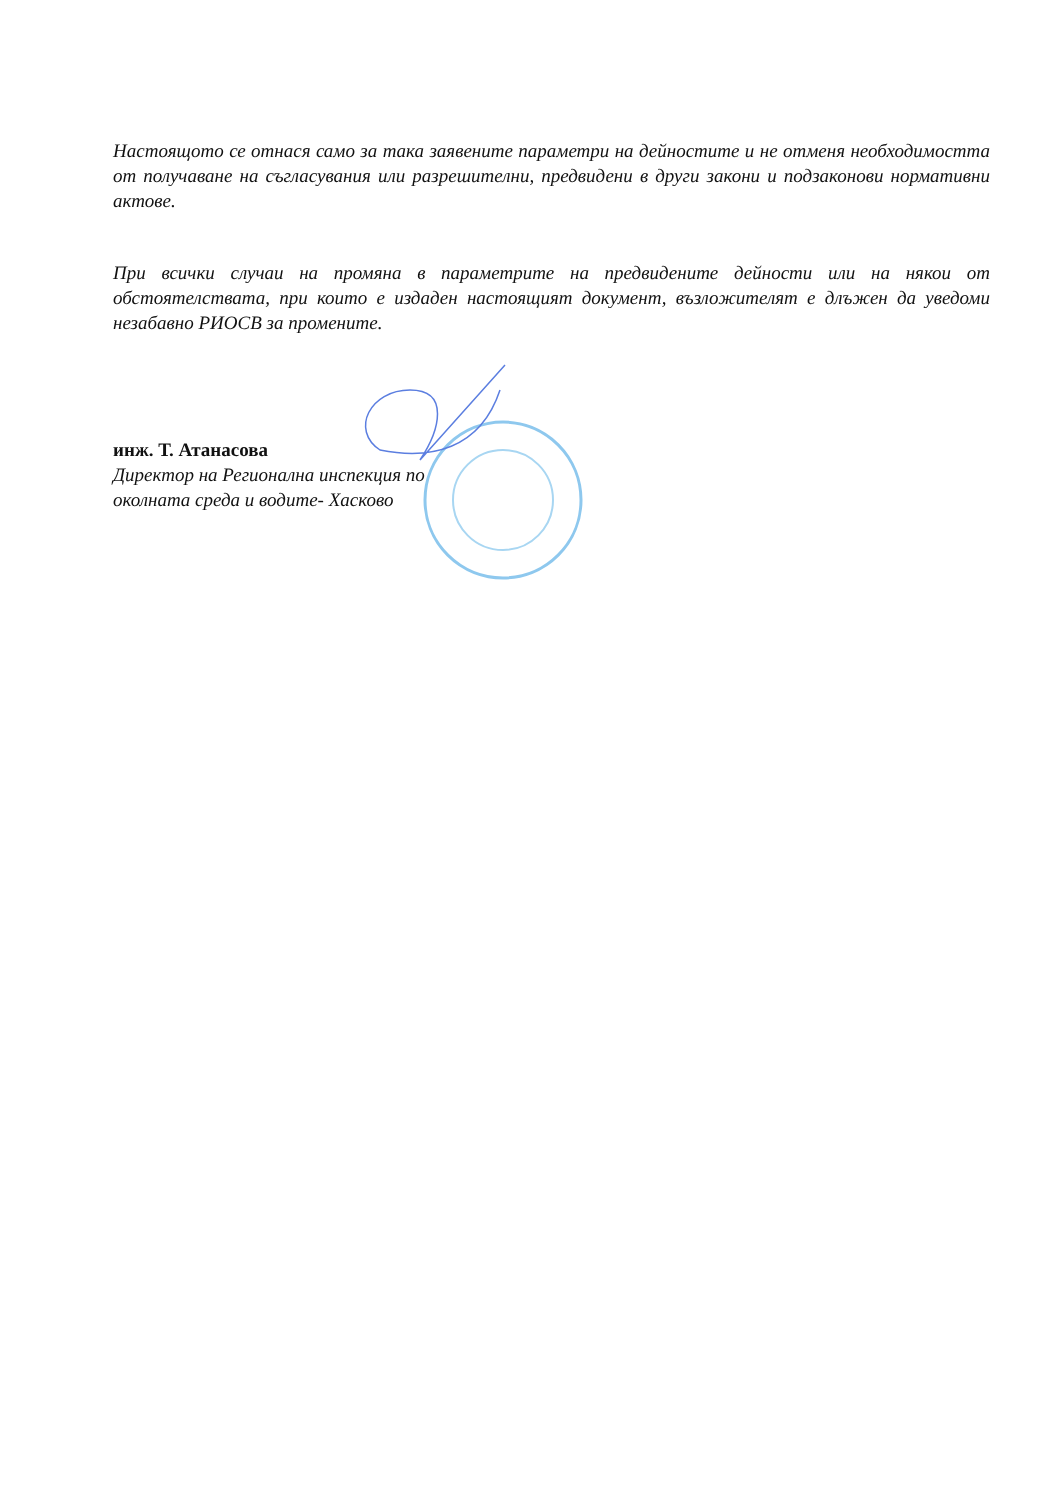Настоящото се отнася само за така заявените параметри на дейностите и не отменя необходимостта от получаване на съгласувания или разрешителни, предвидени в други закони и подзаконови нормативни актове.
При всички случаи на промяна в параметрите на предвидените дейности или на някои от обстоятелствата, при които е издаден настоящият документ, възложителят е длъжен да уведоми незабавно РИОСВ за промените.
инж. Т. Атанасова
Директор на Регионална инспекция по
околната среда и водите- Хасково